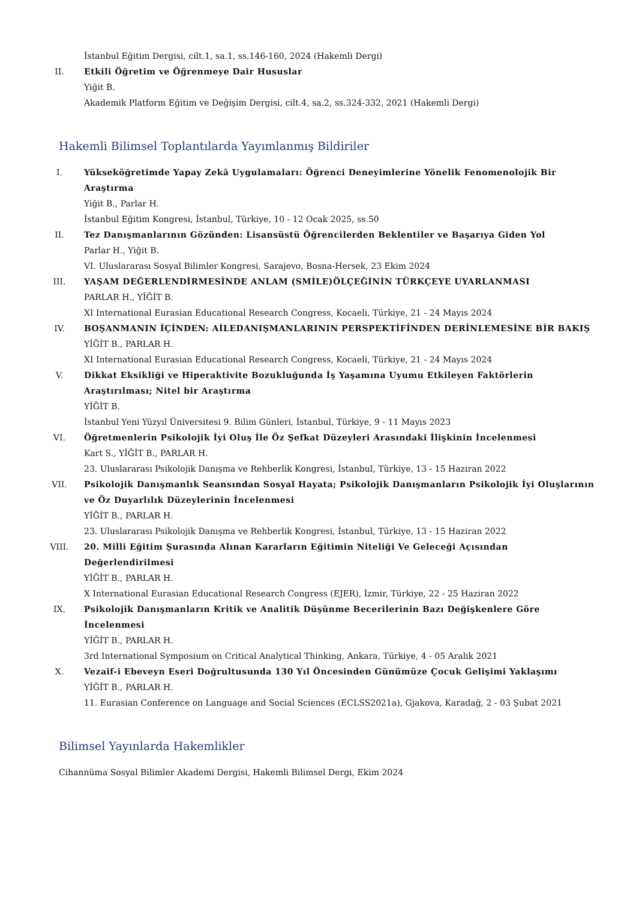İstanbul Eğitim Dergisi, cilt.1, sa.1, ss.146-160, 2024 (Hakemli Dergi)
II. Etkili Öğretim ve Öğrenmeye Dair Hususlar
Yiğit B.
Akademik Platform Eğitim ve Değişim Dergisi, cilt.4, sa.2, ss.324-332, 2021 (Hakemli Dergi)
Hakemli Bilimsel Toplantılarda Yayımlanmış Bildiriler
I. Yükseköğretimde Yapay Zekâ Uygulamaları: Öğrenci Deneyimlerine Yönelik Fenomenolojik Bir Araştırma
Yiğit B., Parlar H.
İstanbul Eğitim Kongresi, İstanbul, Türkiye, 10 - 12 Ocak 2025, ss.50
II. Tez Danışmanlarının Gözünden: Lisansüstü Öğrencilerden Beklentiler ve Başarıya Giden Yol
Parlar H., Yiğit B.
VI. Uluslararası Sosyal Bilimler Kongresi, Sarajevo, Bosna-Hersek, 23 Ekim 2024
III. YAŞAM DEĞERLENDİRMESİNDE ANLAM (SMİLE)ÖLÇEĞİNİN TÜRKÇEYE UYARLANMASI
PARLAR H., YİĞİT B.
XI International Eurasian Educational Research Congress, Kocaeli, Türkiye, 21 - 24 Mayıs 2024
IV. BOŞANMANIN İÇİNDEN: AİLEDANIŞMANLARININ PERSPEKTİFİNDEN DERİNLEMESİNE BİR BAKIŞ
YİĞİT B., PARLAR H.
XI International Eurasian Educational Research Congress, Kocaeli, Türkiye, 21 - 24 Mayıs 2024
V. Dikkat Eksikliği ve Hiperaktivite Bozukluğunda İş Yaşamına Uyumu Etkileyen Faktörlerin Araştırılması; Nitel bir Araştırma
YİĞİT B.
İstanbul Yeni Yüzyıl Üniversitesi 9. Bilim Günleri, İstanbul, Türkiye, 9 - 11 Mayıs 2023
VI. Öğretmenlerin Psikolojik İyi Oluş İle Öz Şefkat Düzeyleri Arasındaki İlişkinin İncelenmesi
Kart S., YİĞİT B., PARLAR H.
23. Uluslararası Psikolojik Danışma ve Rehberlik Kongresi, İstanbul, Türkiye, 13 - 15 Haziran 2022
VII. Psikolojik Danışmanlık Seansından Sosyal Hayata; Psikolojik Danışmanların Psikolojik İyi Oluşlarının ve Öz Duyarlılık Düzeylerinin İncelenmesi
YİĞİT B., PARLAR H.
23. Uluslararası Psikolojik Danışma ve Rehberlik Kongresi, İstanbul, Türkiye, 13 - 15 Haziran 2022
VIII. 20. Milli Eğitim Şurasında Alınan Kararların Eğitimin Niteliği Ve Geleceği Açısından Değerlendirilmesi
YİĞİT B., PARLAR H.
X International Eurasian Educational Research Congress (EJER), İzmir, Türkiye, 22 - 25 Haziran 2022
IX. Psikolojik Danışmanların Kritik ve Analitik Düşünme Becerilerinin Bazı Değişkenlere Göre İncelenmesi
YİĞİT B., PARLAR H.
3rd International Symposium on Critical Analytical Thinking, Ankara, Türkiye, 4 - 05 Aralık 2021
X. Vezaif-i Ebeveyn Eseri Doğrultusunda 130 Yıl Öncesinden Günümüze Çocuk Gelişimi Yaklaşımı
YİĞİT B., PARLAR H.
11. Eurasian Conference on Language and Social Sciences (ECLSS2021a), Gjakova, Karadağ, 2 - 03 Şubat 2021
Bilimsel Yayınlarda Hakemlikler
Cihannüma Sosyal Bilimler Akademi Dergisi, Hakemli Bilimsel Dergi, Ekim 2024